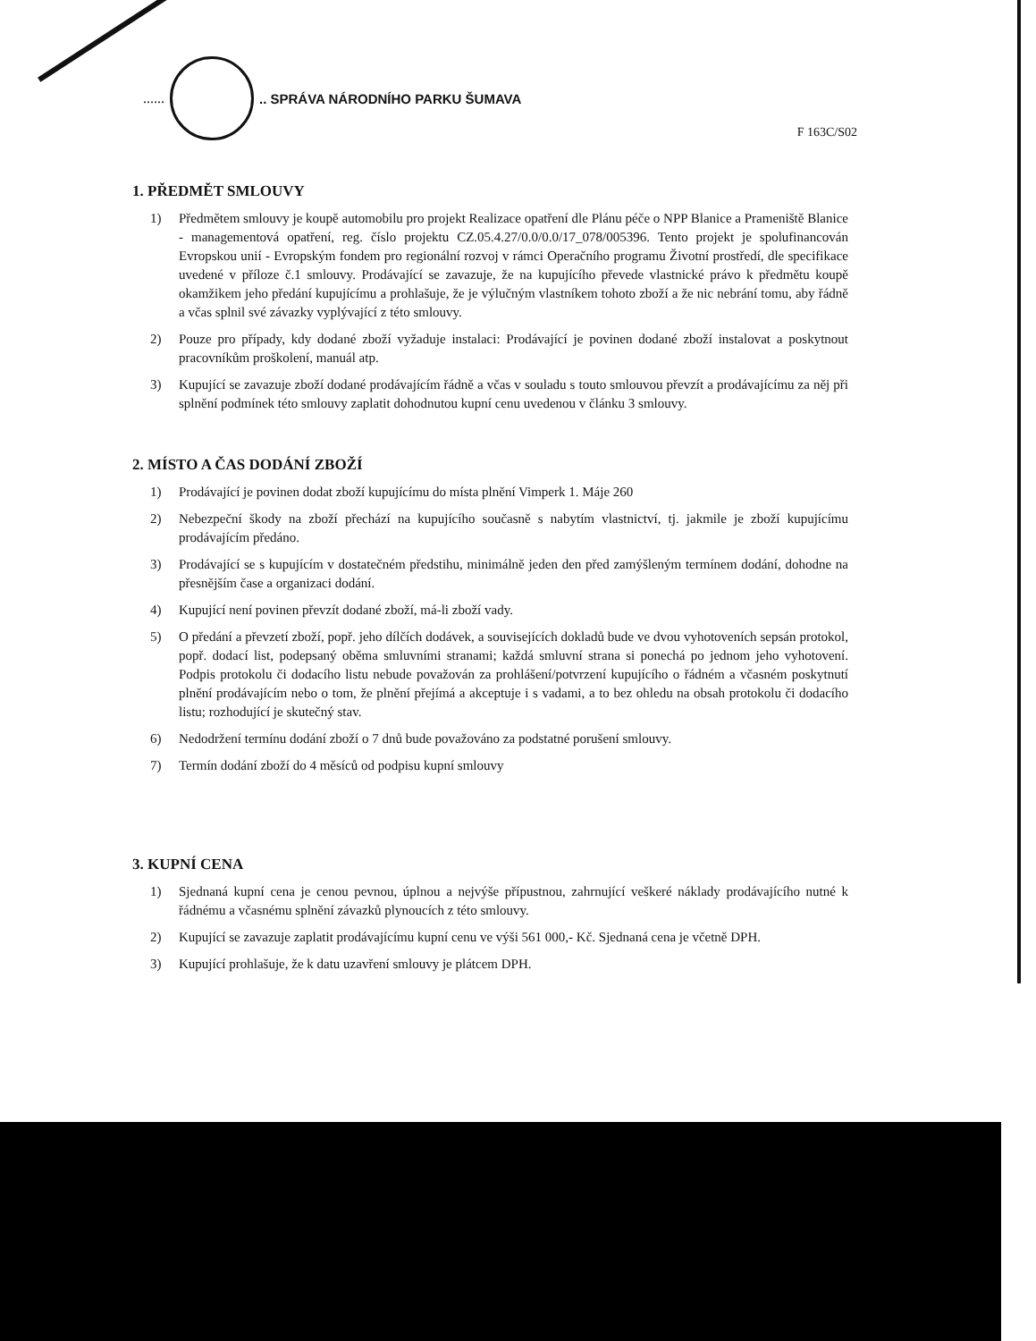......
.. SPRÁVA NÁRODNÍHO PARKU ŠUMAVA
F 163C/S02
1. PŘEDMĚT SMLOUVY
1) Předmětem smlouvy je koupě automobilu pro projekt Realizace opatření dle Plánu péče o NPP Blanice a Prameniště Blanice - managementová opatření, reg. číslo projektu CZ.05.4.27/0.0/0.0/17_078/005396. Tento projekt je spolufinancován Evropskou unií - Evropským fondem pro regionální rozvoj v rámci Operačního programu Životní prostředí, dle specifikace uvedené v příloze č.1 smlouvy. Prodávající se zavazuje, že na kupujícího převede vlastnické právo k předmětu koupě okamžikem jeho předání kupujícímu a prohlašuje, že je výlučným vlastníkem tohoto zboží a že nic nebrání tomu, aby řádně a včas splnil své závazky vyplývající z této smlouvy.
2) Pouze pro případy, kdy dodané zboží vyžaduje instalaci: Prodávající je povinen dodané zboží instalovat a poskytnout pracovníkům proškolení, manuál atp.
3) Kupující se zavazuje zboží dodané prodávajícím řádně a včas v souladu s touto smlouvou převzít a prodávajícímu za něj při splnění podmínek této smlouvy zaplatit dohodnutou kupní cenu uvedenou v článku 3 smlouvy.
2. MÍSTO A ČAS DODÁNÍ ZBOŽÍ
1) Prodávající je povinen dodat zboží kupujícímu do místa plnění Vimperk 1. Máje 260
2) Nebezpeční škody na zboží přechází na kupujícího současně s nabytím vlastnictví, tj. jakmile je zboží kupujícímu prodávajícím předáno.
3) Prodávající se s kupujícím v dostatečném předstihu, minimálně jeden den před zamýšleným termínem dodání, dohodne na přesnějším čase a organizaci dodání.
4) Kupující není povinen převzít dodané zboží, má-li zboží vady.
5) O předání a převzetí zboží, popř. jeho dílčích dodávek, a souvisejících dokladů bude ve dvou vyhotoveních sepsán protokol, popř. dodací list, podepsaný oběma smluvními stranami; každá smluvní strana si ponechá po jednom jeho vyhotovení. Podpis protokolu či dodacího listu nebude považován za prohlášení/potvrzení kupujícího o řádném a včasném poskytnutí plnění prodávajícím nebo o tom, že plnění přejímá a akceptuje i s vadami, a to bez ohledu na obsah protokolu či dodacího listu; rozhodující je skutečný stav.
6) Nedodržení termínu dodání zboží o 7 dnů bude považováno za podstatné porušení smlouvy.
7) Termín dodání zboží do 4 měsíců od podpisu kupní smlouvy
3. KUPNÍ CENA
1) Sjednaná kupní cena je cenou pevnou, úplnou a nejvýše přípustnou, zahrnující veškeré náklady prodávajícího nutné k řádnému a včasnému splnění závazků plynoucích z této smlouvy.
2) Kupující se zavazuje zaplatit prodávajícímu kupní cenu ve výši 561 000,- Kč. Sjednaná cena je včetně DPH.
3) Kupující prohlašuje, že k datu uzavření smlouvy je plátcem DPH.